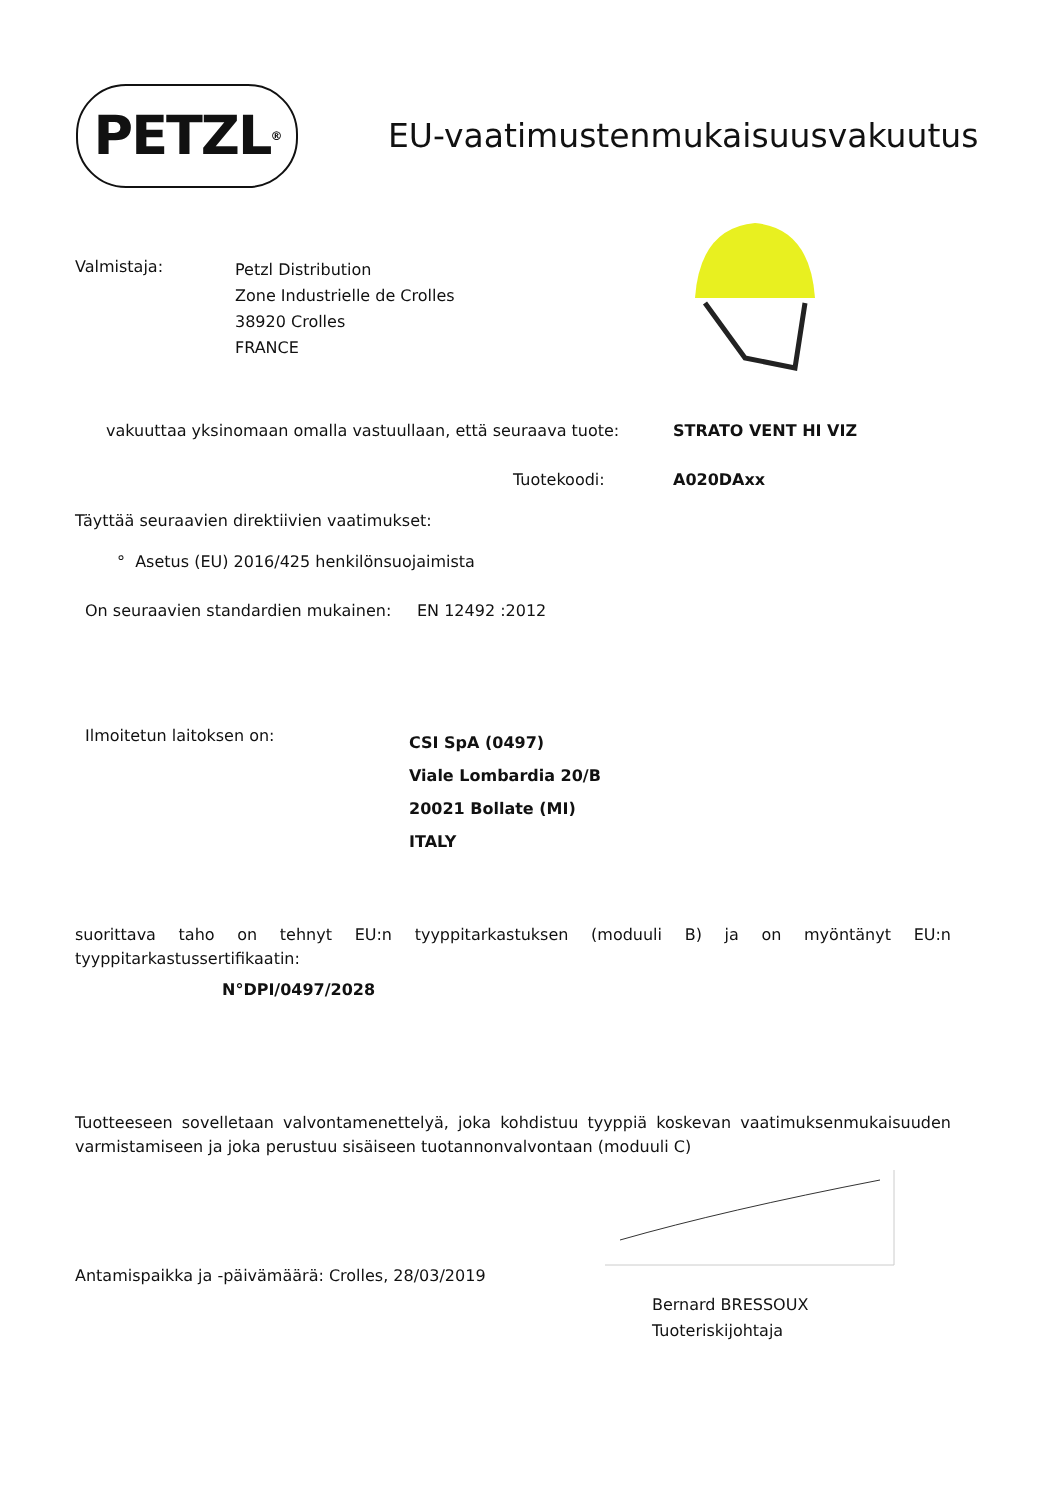PETZL<sup>®</sup>
EU-vaatimustenmukaisuusvakuutus
Valmistaja:
Petzl Distribution
Zone Industrielle de Crolles
38920 Crolles
FRANCE
vakuuttaa yksinomaan omalla vastuullaan, että seuraava tuote:
STRATO VENT HI VIZ
Tuotekoodi: A020DAxx
Täyttää seuraavien direktiivien vaatimukset:
° Asetus (EU) 2016/425 henkilönsuojaimista
On seuraavien standardien mukainen:
EN 12492 :2012
Ilmoitetun laitoksen on:
CSI SpA (0497)
Viale Lombardia 20/B
20021 Bollate (MI)
ITALY
suorittava taho on tehnyt EU:n tyyppitarkastuksen (moduuli B) ja on myöntänyt EU:n tyyppitarkastussertifikaatin:
N°DPI/0497/2028
Tuotteeseen sovelletaan valvontamenettelyä, joka kohdistuu tyyppiä koskevan vaatimuksenmukaisuuden varmistamiseen ja joka perustuu sisäiseen tuotannonvalvontaan (moduuli C)
Antamispaikka ja -päivämäärä: Crolles, 28/03/2019
Bernard BRESSOUX
Tuoteriskijohtaja